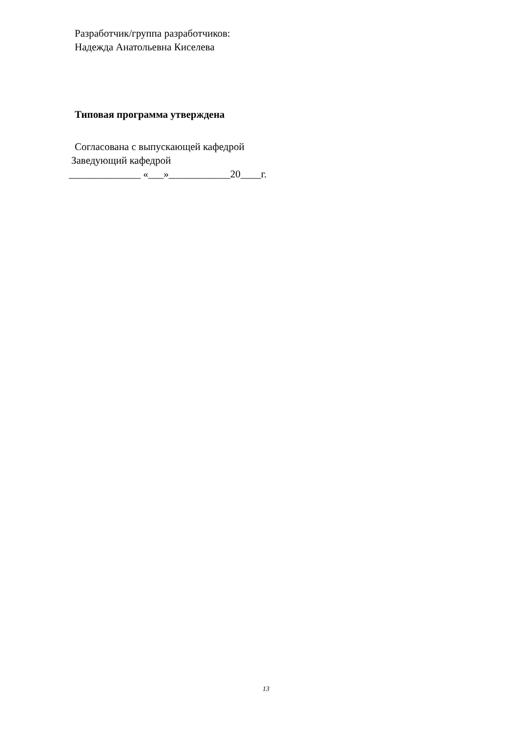Разработчик/группа разработчиков:
Надежда Анатольевна Киселева
Типовая программа утверждена
Согласована с выпускающей кафедрой
Заведующий кафедрой
______________ «___»____________20____г.
13